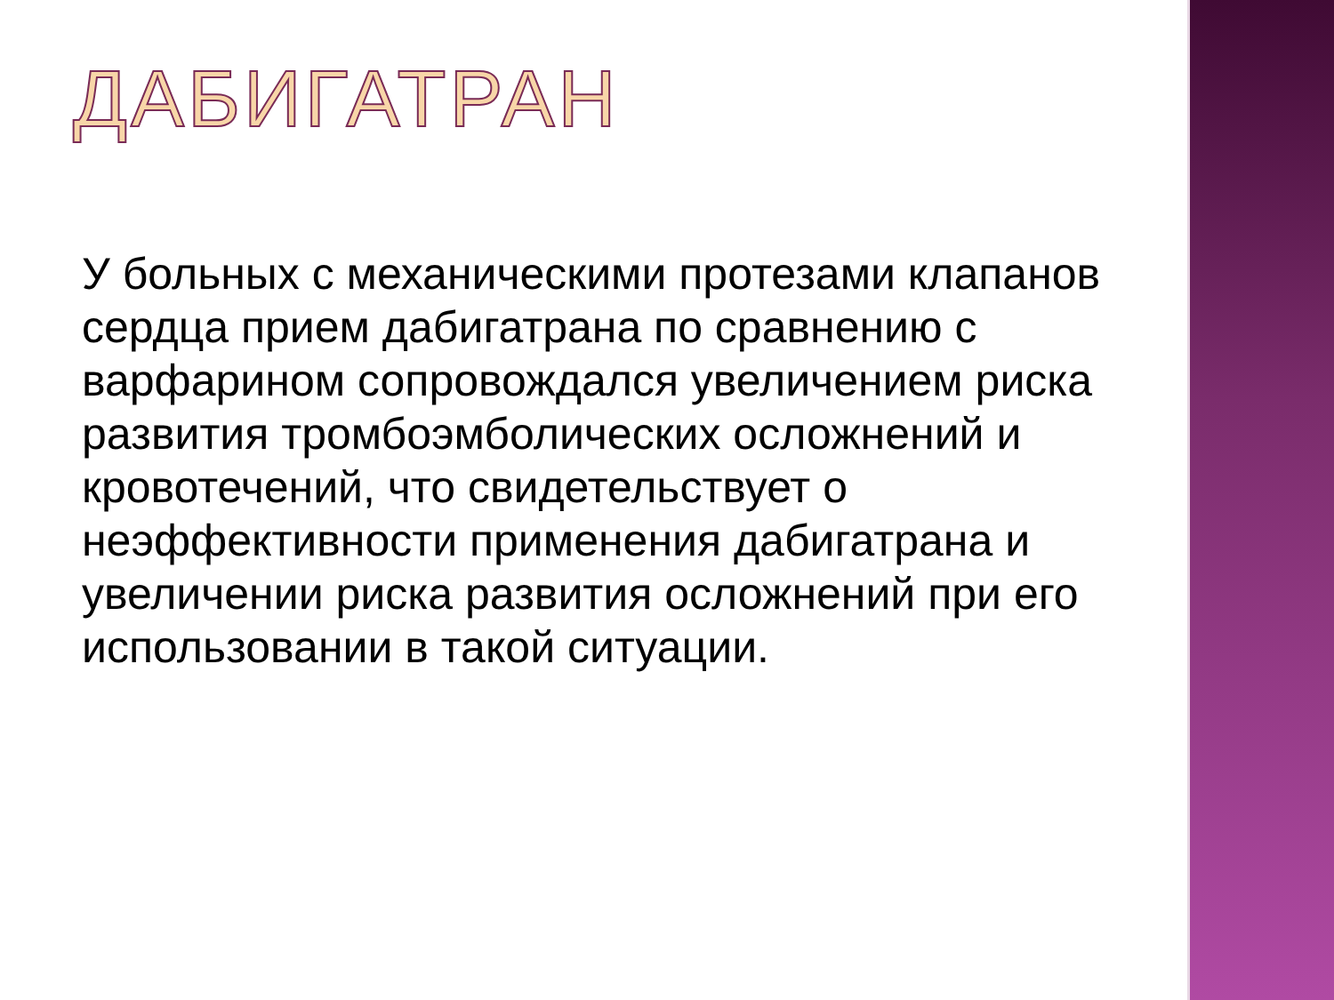ДАБИГАТРАН
У больных с механическими протезами клапанов сердца прием дабигатрана по сравнению с варфарином сопровождался увеличением риска развития тромбоэмболических осложнений и кровотечений, что свидетельствует о неэффективности применения дабигатрана и увеличении риска развития осложнений при его использовании в такой ситуации.